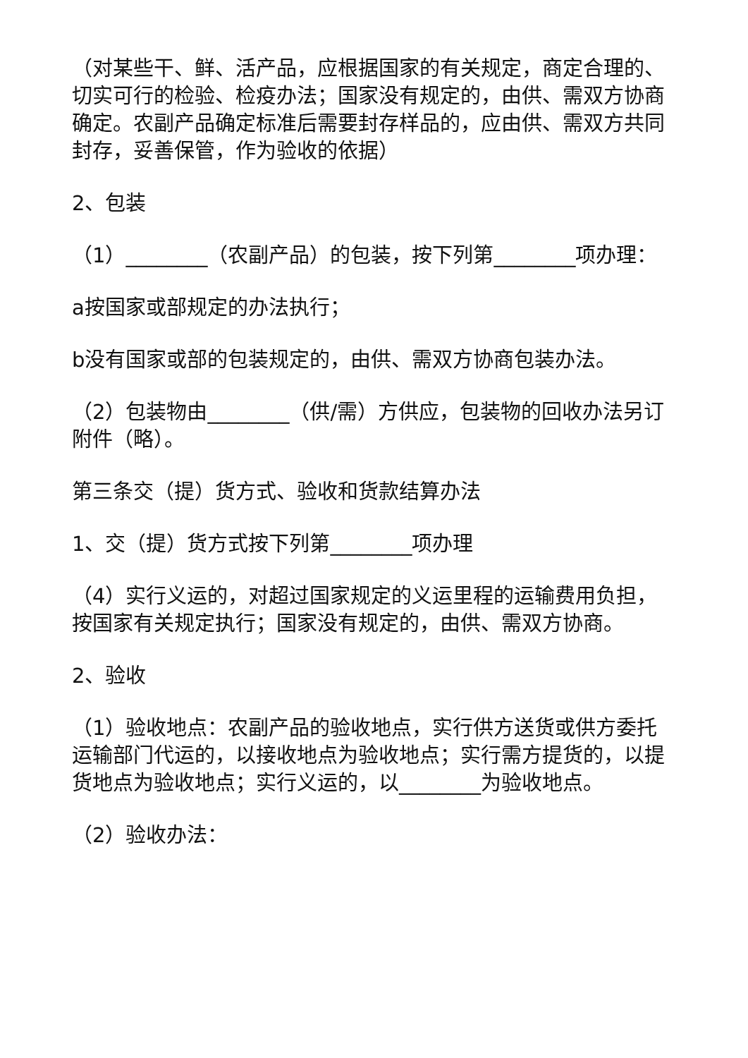（对某些干、鲜、活产品，应根据国家的有关规定，商定合理的、切实可行的检验、检疫办法；国家没有规定的，由供、需双方协商确定。农副产品确定标准后需要封存样品的，应由供、需双方共同封存，妥善保管，作为验收的依据）
2、包装
（1）________（农副产品）的包装，按下列第________项办理：
a按国家或部规定的办法执行；
b没有国家或部的包装规定的，由供、需双方协商包装办法。
（2）包装物由________（供/需）方供应，包装物的回收办法另订附件（略）。
第三条交（提）货方式、验收和货款结算办法
1、交（提）货方式按下列第________项办理
（4）实行义运的，对超过国家规定的义运里程的运输费用负担，按国家有关规定执行；国家没有规定的，由供、需双方协商。
2、验收
（1）验收地点：农副产品的验收地点，实行供方送货或供方委托运输部门代运的，以接收地点为验收地点；实行需方提货的，以提货地点为验收地点；实行义运的，以________为验收地点。
（2）验收办法：